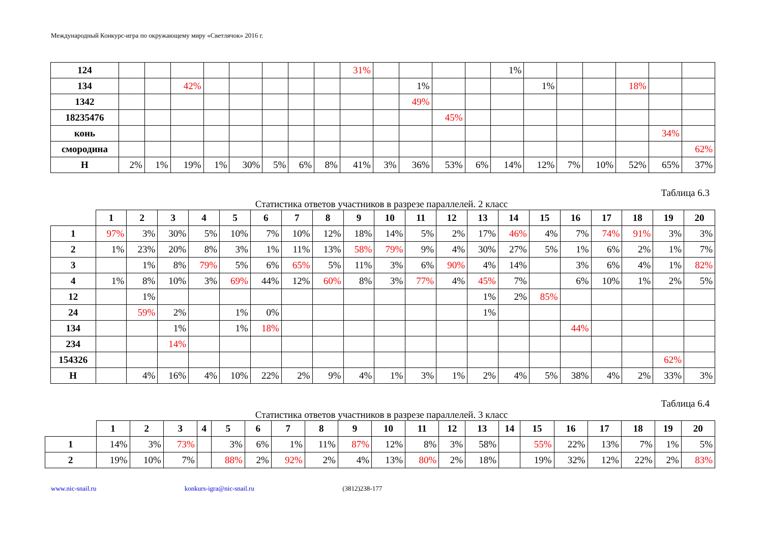Международный Конкурс-игра по окружающему миру «Светлячок» 2016 г.
| 124 | | | | | | | | | 31% | | | | | 1% | | | | | | |
| 134 | | | 42% | | | | | | | | 1% | | | | 1% | | | 18% | | |
| 1342 | | | | | | | | | | | 49% | | | | | | | | | |
| 18235476 | | | | | | | | | | | | 45% | | | | | | | | |
| конь | | | | | | | | | | | | | | | | | | | 34% | |
| смородина | | | | | | | | | | | | | | | | | | | | 62% |
| Н | 2% | 1% | 19% | 1% | 30% | 5% | 6% | 8% | 41% | 3% | 36% | 53% | 6% | 14% | 12% | 7% | 10% | 52% | 65% | 37% |
Таблица 6.3
Статистика ответов участников в разрезе параллелей. 2 класс
| | 1 | 2 | 3 | 4 | 5 | 6 | 7 | 8 | 9 | 10 | 11 | 12 | 13 | 14 | 15 | 16 | 17 | 18 | 19 | 20 |
| --- | --- | --- | --- | --- | --- | --- | --- | --- | --- | --- | --- | --- | --- | --- | --- | --- | --- | --- | --- | --- |
| 1 | 97% | 3% | 30% | 5% | 10% | 7% | 10% | 12% | 18% | 14% | 5% | 2% | 17% | 46% | 4% | 7% | 74% | 91% | 3% | 3% |
| 2 | 1% | 23% | 20% | 8% | 3% | 1% | 11% | 13% | 58% | 79% | 9% | 4% | 30% | 27% | 5% | 1% | 6% | 2% | 1% | 7% |
| 3 | | 1% | 8% | 79% | 5% | 6% | 65% | 5% | 11% | 3% | 6% | 90% | 4% | 14% | | 3% | 6% | 4% | 1% | 82% |
| 4 | 1% | 8% | 10% | 3% | 69% | 44% | 12% | 60% | 8% | 3% | 77% | 4% | 45% | 7% | | 6% | 10% | 1% | 2% | 5% |
| 12 | | 1% | | | | | | | | | | | 1% | 2% | 85% | | | | | |
| 24 | | 59% | 2% | | 1% | 0% | | | | | | | 1% | | | | | | | |
| 134 | | | 1% | | 1% | 18% | | | | | | | | | | 44% | | | | |
| 234 | | | 14% | | | | | | | | | | | | | | | | | |
| 154326 | | | | | | | | | | | | | | | | | | | 62% | |
| Н | | 4% | 16% | 4% | 10% | 22% | 2% | 9% | 4% | 1% | 3% | 1% | 2% | 4% | 5% | 38% | 4% | 2% | 33% | 3% |
Таблица 6.4
Статистика ответов участников в разрезе параллелей. 3 класс
| | 1 | 2 | 3 | 4 | 5 | 6 | 7 | 8 | 9 | 10 | 11 | 12 | 13 | 14 | 15 | 16 | 17 | 18 | 19 | 20 |
| --- | --- | --- | --- | --- | --- | --- | --- | --- | --- | --- | --- | --- | --- | --- | --- | --- | --- | --- | --- | --- |
| 1 | 14% | 3% | 73% | | 3% | 6% | 1% | 11% | 87% | 12% | 8% | 3% | 58% | | 55% | 22% | 13% | 7% | 1% | 5% |
| 2 | 19% | 10% | 7% | | 88% | 2% | 92% | 2% | 4% | 13% | 80% | 2% | 18% | | 19% | 32% | 12% | 22% | 2% | 83% |
www.nic-snail.ru konkurs-igra@nic-snail.ru (3812)238-177